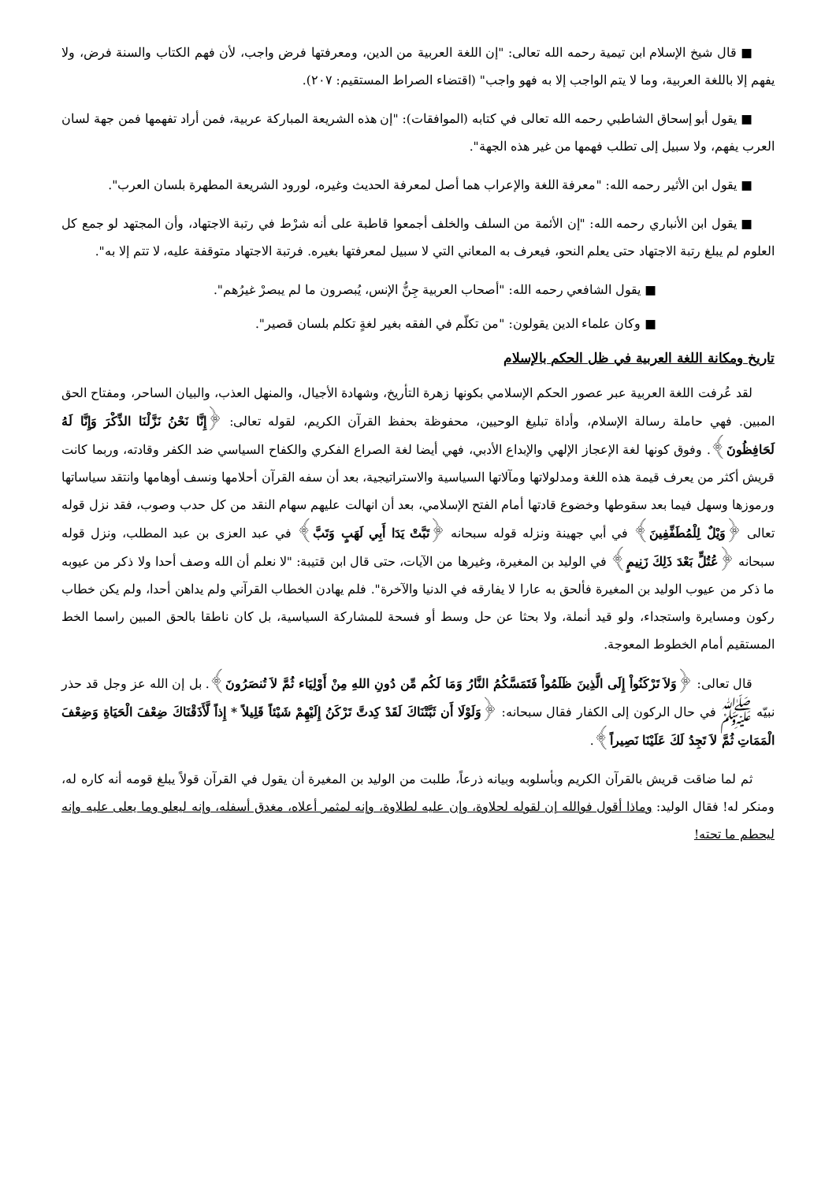■ قال شيخ الإسلام ابن تيمية رحمه الله تعالى: "إن اللغة العربية من الدين، ومعرفتها فرض واجب، لأن فهم الكتاب والسنة فرض، ولا يفهم إلا باللغة العربية، وما لا يتم الواجب إلا به فهو واجب" (اقتضاء الصراط المستقيم: ٢٠٧).
■ يقول أبو إسحاق الشاطبي رحمه الله تعالى في كتابه (الموافقات): "إن هذه الشريعة المباركة عربية، فمن أراد تفهمها فمن جهة لسان العرب يفهم، ولا سبيل إلى تطلب فهمها من غير هذه الجهة".
■ يقول ابن الأثير رحمه الله: "معرفة اللغة والإعراب هما أصل لمعرفة الحديث وغيره، لورود الشريعة المطهرة بلسان العرب".
■ يقول ابن الأنباري رحمه الله: "إن الأئمة من السلف والخلف أجمعوا قاطبة على أنه شرْط في رتبة الاجتهاد، وأن المجتهد لو جمع كل العلوم لم يبلغ رتبة الاجتهاد حتى يعلم النحو، فيعرف به المعاني التي لا سبيل لمعرفتها بغيره. فرتبة الاجتهاد متوقفة عليه، لا تتم إلا به".
■ يقول الشافعي رحمه الله: "أصحاب العربية جِنُّ الإنس، يُبصرون ما لم يبصرْ غيرُهم".
■ وكان علماء الدين يقولون: "من تكلّم في الفقه بغير لغةٍ تكلم بلسان قصير".
تاريخ ومكانة اللغة العربية في ظل الحكم بالإسلام
لقد عُرفت اللغة العربية عبر عصور الحكم الإسلامي بكونها زهرة التأريخ، وشهادة الأجيال، والمنهل العذب، والبيان الساحر، ومفتاح الحق المبين. فهي حاملة رسالة الإسلام، وأداة تبليغ الوحيين، محفوظة بحفظ القرآن الكريم، لقوله تعالى: ﴿إِنَّا نَحْنُ نَزَّلْنَا الذِّكْرَ وَإِنَّا لَهُ لَحَافِظُونَ﴾. وفوق كونها لغة الإعجاز الإلهي والإبداع الأدبي، فهي أيضا لغة الصراع الفكري والكفاح السياسي ضد الكفر وقادته، وربما كانت قريش أكثر من يعرف قيمة هذه اللغة ومدلولاتها ومآلاتها السياسية والاستراتيجية، بعد أن سفه القرآن أحلامها ونسف أوهامها وانتقد سياساتها ورموزها وسهل فيما بعد سقوطها وخضوع قادتها أمام الفتح الإسلامي، بعد أن انهالت عليهم سهام النقد من كل حدب وصوب، فقد نزل قوله تعالى ﴿وَيْلٌ لِلْمُطَفِّفِينَ﴾ في أبي جهينة ونزله قوله سبحانه ﴿تَبَّتْ يَدَا أَبِي لَهَبٍ وَتَبَّ﴾ في عبد العزى بن عبد المطلب، ونزل قوله سبحانه ﴿عُتُلٍّ بَعْدَ ذَلِكَ زَنِيمٍ﴾ في الوليد بن المغيرة، وغيرها من الآيات، حتى قال ابن قتيبة: "لا نعلم أن الله وصف أحدا ولا ذكر من عيوبه ما ذكر من عيوب الوليد بن المغيرة فألحق به عارا لا يفارقه في الدنيا والآخرة". فلم يهادن الخطاب القرآني ولم يداهن أحدا، ولم يكن خطاب ركون ومسايرة واستجداء، ولو قيد أنملة، ولا بحثا عن حل وسط أو فسحة للمشاركة السياسية، بل كان ناطقا بالحق المبين راسما الخط المستقيم أمام الخطوط المعوجة.
قال تعالى: ﴿وَلاَ تَرْكَنُواْ إِلَى الَّذِينَ ظَلَمُواْ فَتَمَسَّكُمُ النَّارُ وَمَا لَكُم مِّن دُونِ اللهِ مِنْ أَوْلِيَاء ثُمَّ لاَ تُنصَرُونَ﴾. بل إن الله عز وجل قد حذر نبيّه ﷺ في حال الركون إلى الكفار فقال سبحانه: ﴿وَلَوْلَا أَن ثَبَّتْنَاكَ لَقَدْ كِدتَّ تَرْكَنُ إِلَيْهِمْ شَيْئاً قَلِيلاً * إِذاً لَّأَذَقْنَاكَ ضِعْفَ الْحَيَاةِ وَضِعْفَ الْمَمَاتِ ثُمَّ لاَ تَجِدُ لَكَ عَلَيْنَا نَصِيراً﴾.
ثم لما ضاقت قريش بالقرآن الكريم وبأسلوبه وبيانه ذرعاً، طلبت من الوليد بن المغيرة أن يقول في القرآن قولاً يبلغ قومه أنه كاره له، ومنكر له! فقال الوليد: وماذا أقول فوالله إن لقوله لحلاوة، وإن عليه لطلاوة، وإنه لمثمر أعلاه، مغدق أسفله، وإنه ليعلو وما يعلى عليه وإنه ليحطم ما تحته!